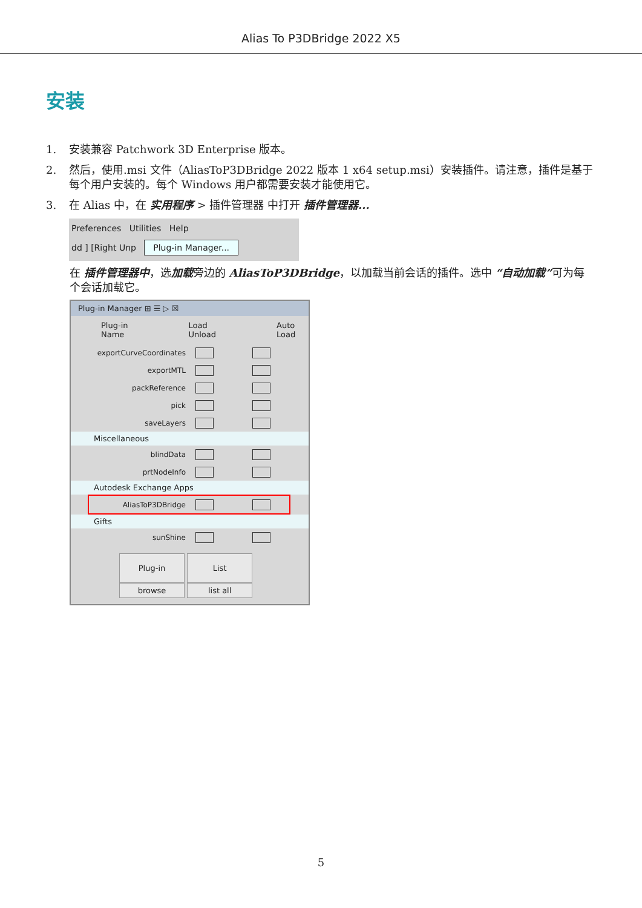Alias To P3DBridge 2022 X5
安装
1. 安装兼容 Patchwork 3D Enterprise 版本。
2. 然后，使用.msi 文件（AliasToP3DBridge 2022 版本 1 x64 setup.msi）安装插件。请注意，插件是基于每个用户安装的。每个 Windows 用户都需要安装才能使用它。
3. 在 Alias 中，在 实用程序 > 插件管理器 中打开 插件管理器...
Preferences Utilities Help
dd ] [Right Unp Plug-in Manager...
在 插件管理器中，选加载旁边的 AliasToP3DBridge，以加载当前会话的插件。选中 “自动加载”可为每个会话加载它。
Plug-in Manager ⊞ ☰ ▷ ☒
Plug-in
Name Load
Unload Auto
Load
exportCurveCoordinates
exportMTL
packReference
pick
saveLayers
Miscellaneous
blindData
prtNodeInfo
Autodesk Exchange Apps
AliasToP3DBridge
Gifts
sunShine
Plug-in List
browse list all
5